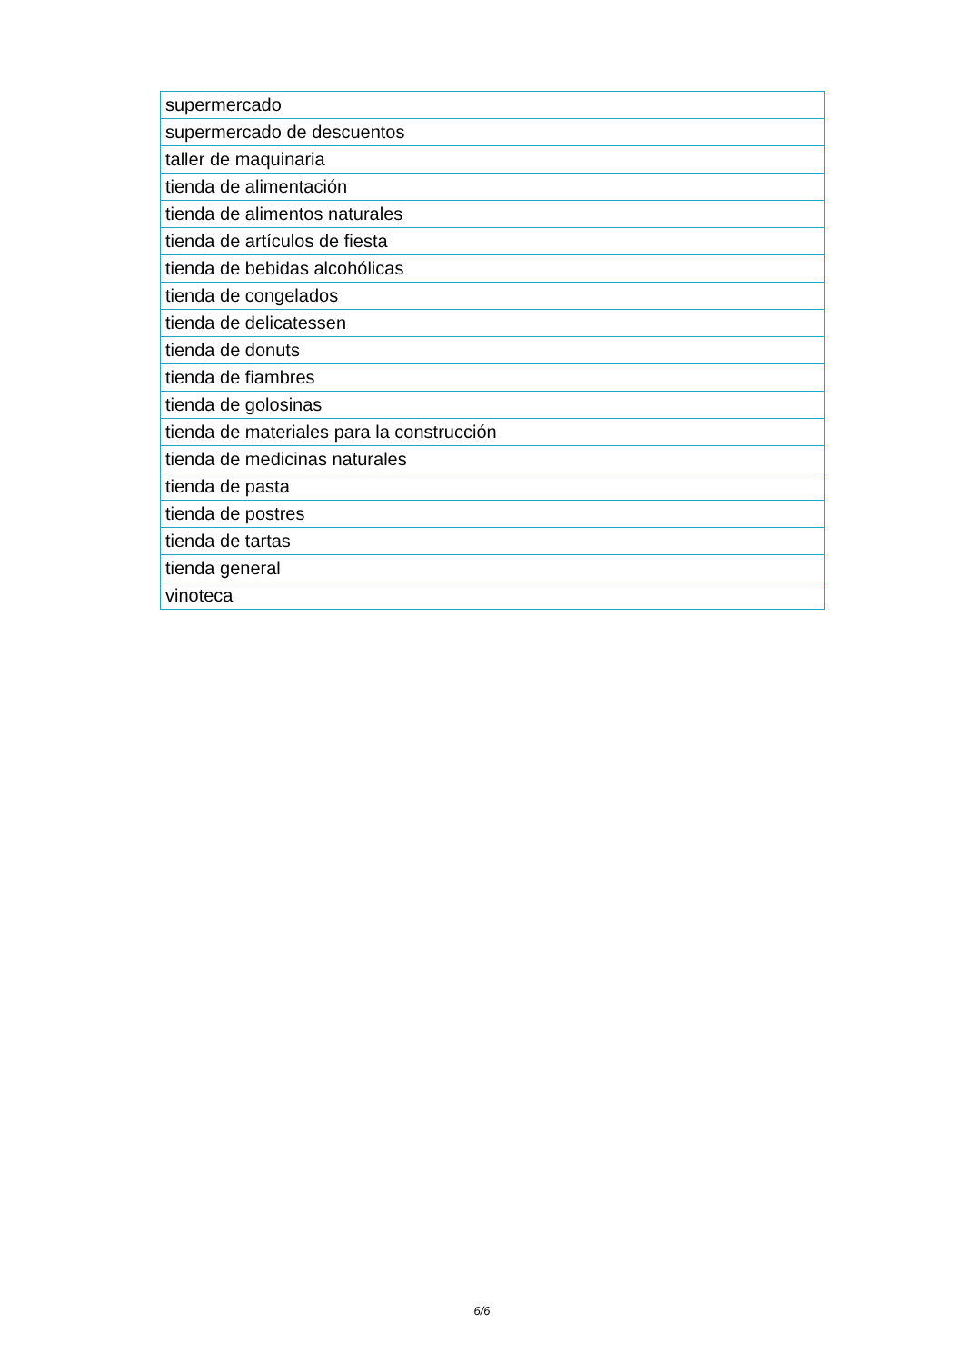| supermercado |
| supermercado de descuentos |
| taller de maquinaria |
| tienda de alimentación |
| tienda de alimentos naturales |
| tienda de artículos de fiesta |
| tienda de bebidas alcohólicas |
| tienda de congelados |
| tienda de delicatessen |
| tienda de donuts |
| tienda de fiambres |
| tienda de golosinas |
| tienda de materiales para la construcción |
| tienda de medicinas naturales |
| tienda de pasta |
| tienda de postres |
| tienda de tartas |
| tienda general |
| vinoteca |
6/6